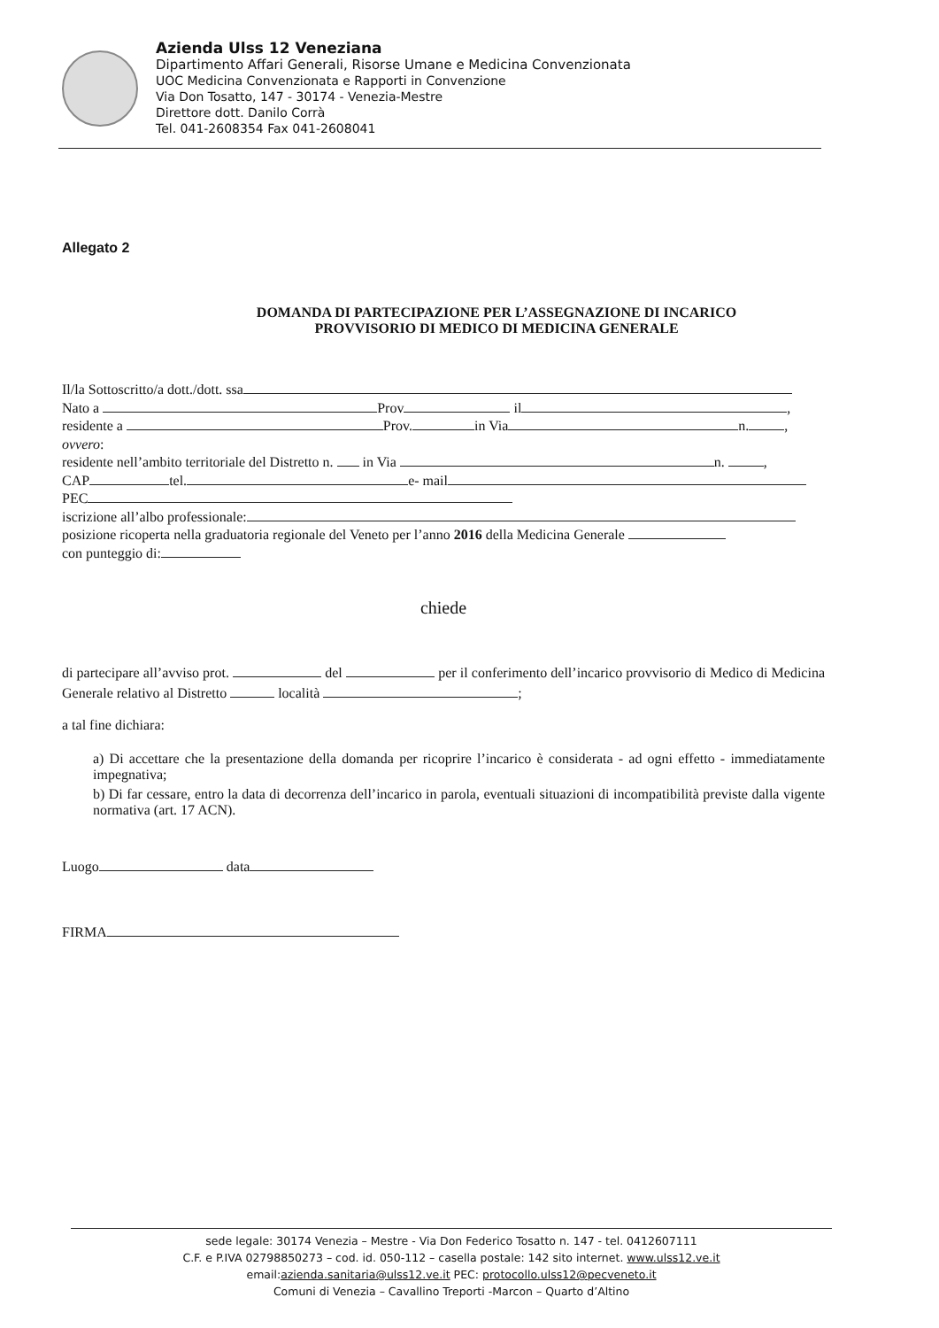Azienda Ulss 12 Veneziana
Dipartimento Affari Generali, Risorse Umane e Medicina Convenzionata
UOC Medicina Convenzionata e Rapporti in Convenzione
Via Don Tosatto, 147 - 30174 - Venezia-Mestre
Direttore dott. Danilo Corrà
Tel. 041-2608354 Fax 041-2608041
Allegato 2
DOMANDA DI PARTECIPAZIONE PER L’ASSEGNAZIONE DI INCARICO
PROVVISORIO DI MEDICO DI MEDICINA GENERALE
Il/la Sottoscritto/a dott./dott. ssa
Nato a Prov il ,
residente a Prov. in Via n. ,
ovvero:
residente nell’ambito territoriale del Distretto n. in Via n. ,
CAP tel. e- mail
PEC
iscrizione all’albo professionale:
posizione ricoperta nella graduatoria regionale del Veneto per l’anno 2016 della Medicina Generale
con punteggio di:
chiede
di partecipare all’avviso prot. del per il conferimento dell’incarico provvisorio di Medico di Medicina Generale relativo al Distretto località ;
a tal fine dichiara:
a) Di accettare che la presentazione della domanda per ricoprire l’incarico è considerata - ad ogni effetto - immediatamente impegnativa;
b) Di far cessare, entro la data di decorrenza dell’incarico in parola, eventuali situazioni di incompatibilità previste dalla vigente normativa (art. 17 ACN).
Luogo data
FIRMA
sede legale: 30174 Venezia – Mestre - Via Don Federico Tosatto n. 147 - tel. 0412607111
C.F. e P.IVA 02798850273 – cod. id. 050-112 – casella postale: 142 sito internet. www.ulss12.ve.it
email:azienda.sanitaria@ulss12.ve.it PEC: protocollo.ulss12@pecveneto.it
Comuni di Venezia – Cavallino Treporti -Marcon – Quarto d’Altino